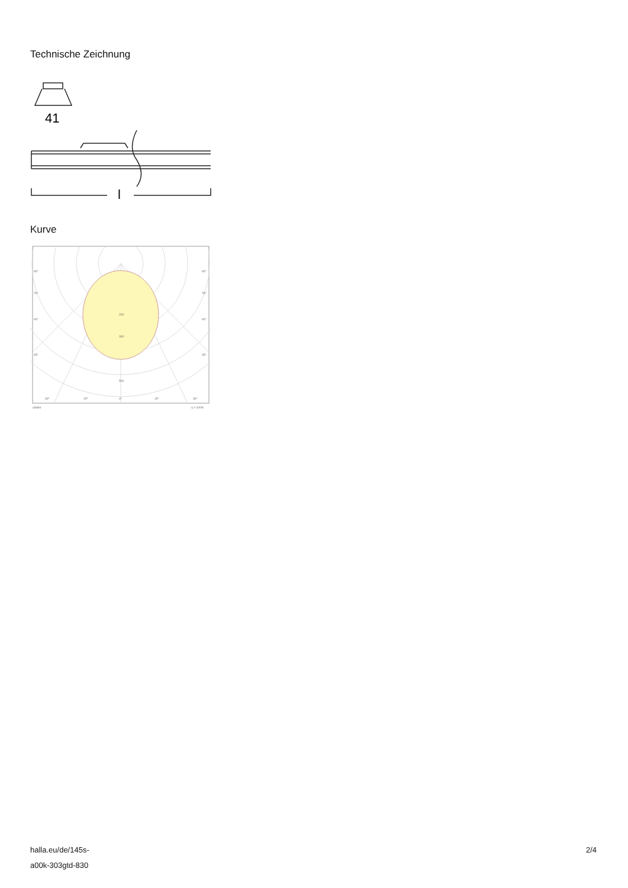Technische Zeichnung
41
l
Kurve
200
300
500
90°
90°
75°
75°
60°
60°
45°
45°
30°
15°
0°
15°
30°
cd/klm
η = 100%
halla.eu/de/145s-
a00k-303gtd-830
2/4